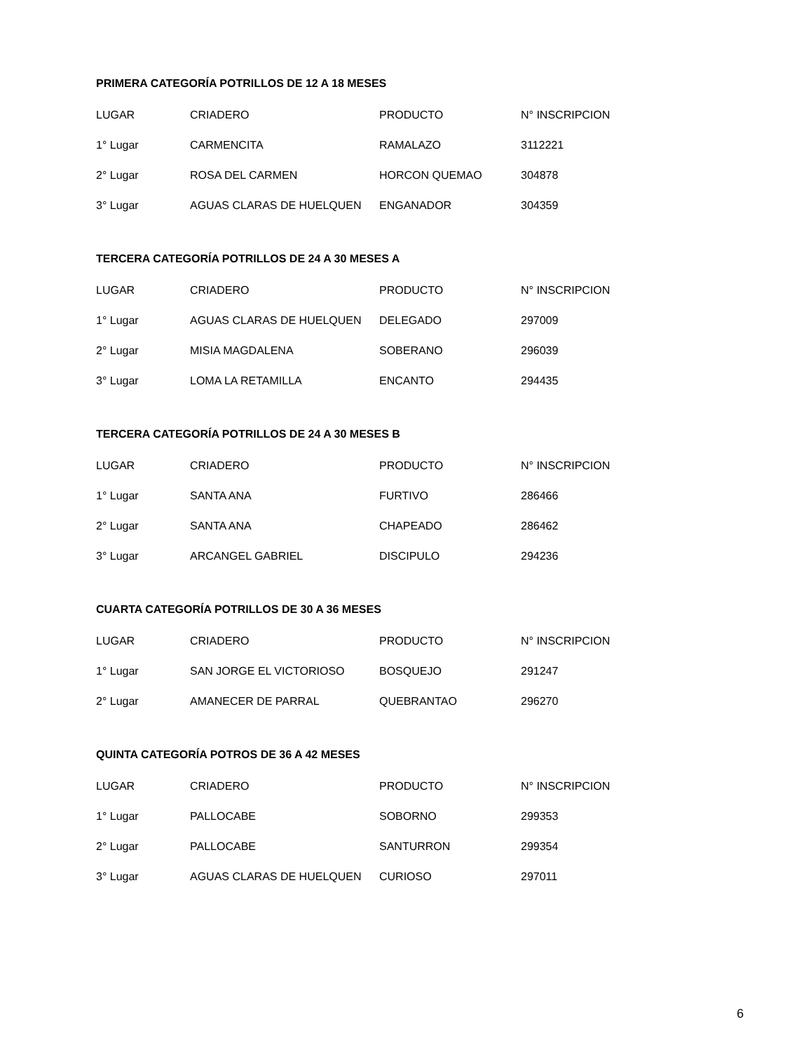PRIMERA CATEGORÍA POTRILLOS DE 12 A 18 MESES
| LUGAR | CRIADERO | PRODUCTO | N° INSCRIPCION |
| --- | --- | --- | --- |
| 1° Lugar | CARMENCITA | RAMALAZO | 3112221 |
| 2° Lugar | ROSA DEL CARMEN | HORCON QUEMAO | 304878 |
| 3° Lugar | AGUAS CLARAS DE HUELQUEN | ENGANADOR | 304359 |
TERCERA CATEGORÍA POTRILLOS DE 24 A 30 MESES A
| LUGAR | CRIADERO | PRODUCTO | N° INSCRIPCION |
| --- | --- | --- | --- |
| 1° Lugar | AGUAS CLARAS DE HUELQUEN | DELEGADO | 297009 |
| 2° Lugar | MISIA MAGDALENA | SOBERANO | 296039 |
| 3° Lugar | LOMA LA RETAMILLA | ENCANTO | 294435 |
TERCERA CATEGORÍA POTRILLOS DE 24 A 30 MESES B
| LUGAR | CRIADERO | PRODUCTO | N° INSCRIPCION |
| --- | --- | --- | --- |
| 1° Lugar | SANTA ANA | FURTIVO | 286466 |
| 2° Lugar | SANTA ANA | CHAPEADO | 286462 |
| 3° Lugar | ARCANGEL GABRIEL | DISCIPULO | 294236 |
CUARTA CATEGORÍA POTRILLOS DE 30 A 36 MESES
| LUGAR | CRIADERO | PRODUCTO | N° INSCRIPCION |
| --- | --- | --- | --- |
| 1° Lugar | SAN JORGE EL VICTORIOSO | BOSQUEJO | 291247 |
| 2° Lugar | AMANECER DE PARRAL | QUEBRANTAO | 296270 |
QUINTA CATEGORÍA POTROS DE 36 A 42 MESES
| LUGAR | CRIADERO | PRODUCTO | N° INSCRIPCION |
| --- | --- | --- | --- |
| 1° Lugar | PALLOCABE | SOBORNO | 299353 |
| 2° Lugar | PALLOCABE | SANTURRON | 299354 |
| 3° Lugar | AGUAS CLARAS DE HUELQUEN | CURIOSO | 297011 |
6